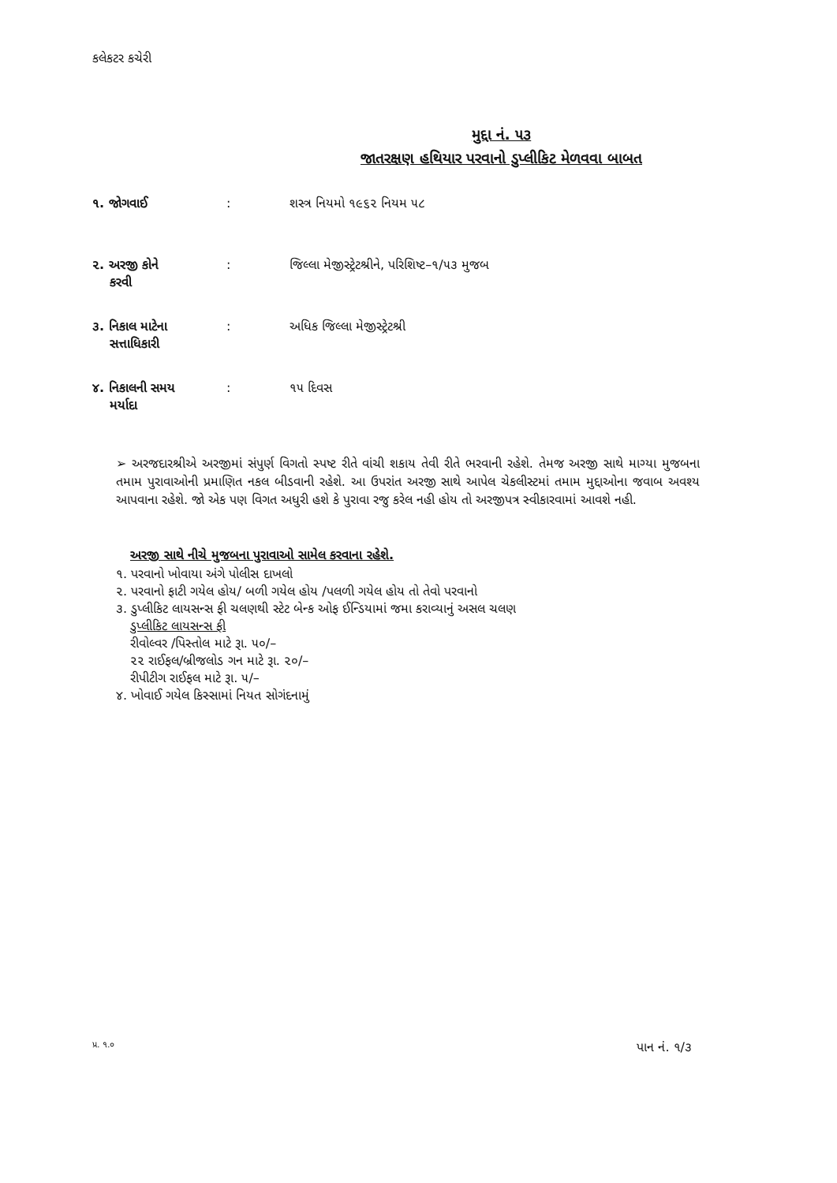કલેકટર કચેરી
મુદ્દા નં. ૫૩
જાતરક્ષણ હથિયાર પરવાનો ડુપ્લીકિટ મેળવવા બાબત
૧. જોગવાઈ : શસ્ત્ર નિયમો ૧૯૬૨ નિયમ ૫૮
૨. અરજી કોને
કરવી
: જિલ્લા મેજીસ્ટ્રેટશ્રીને, પરિશિષ્ટ–૧/૫૩ મુજબ
૩. નિકાલ માટેના
સત્તાધિકારી
: અધિક જિલ્લા મેજીસ્ટ્રેટશ્રી
૪. નિકાલની સમય
મર્યાદા
: ૧૫ દિવસ
➢ અરજદારશ્રીએ અરજીમાં સંપુર્ણ વિગતો સ્પષ્ટ રીતે વાંચી શકાય તેવી રીતે ભરવાની રહેશે. તેમજ અરજી સાથે માગ્યા મુજબના તમામ પુરાવાઓની પ્રમાણિત નકલ બીડવાની રહેશે. આ ઉપરાંત અરજી સાથે આપેલ ચેકલીસ્ટમાં તમામ મુદ્દાઓના જવાબ અવશ્ય આપવાના રહેશે. જો એક પણ વિગત અધુરી હશે કે પુરાવા રજુ કરેલ નહી હોય તો અરજીપત્ર સ્વીકારવામાં આવશે નહી.
અરજી સાથે નીચે મુજબના પુરાવાઓ સામેલ કરવાના રહેશે.
૧. પરવાનો ખોવાયા અંગે પોલીસ દાખલો
૨. પરવાનો ફાટી ગયેલ હોય/ બળી ગયેલ હોય /પલળી ગયેલ હોય તો તેવો પરવાનો
૩. ડુપ્લીકિટ લાયસન્સ ફી ચલણથી સ્ટેટ બેન્ક ઓફ ઈન્ડિયામાં જમા કરાવ્યાનું અસલ ચલણ
ડુપ્લીકિટ લાયસન્સ ફી
રીવોલ્વર /પિસ્તોલ માટે રૂા. ૫૦/–
૨૨ રાઈફલ/બ્રીજલોડ ગન માટે રૂા. ૨૦/–
રીપીટીગ રાઈફલ માટે રૂા. ૫/–
૪. ખોવાઈ ગયેલ કિસ્સામાં નિયત સોગંદનામું
પ્ર. ૧.૦ પાન નં. ૧/૩